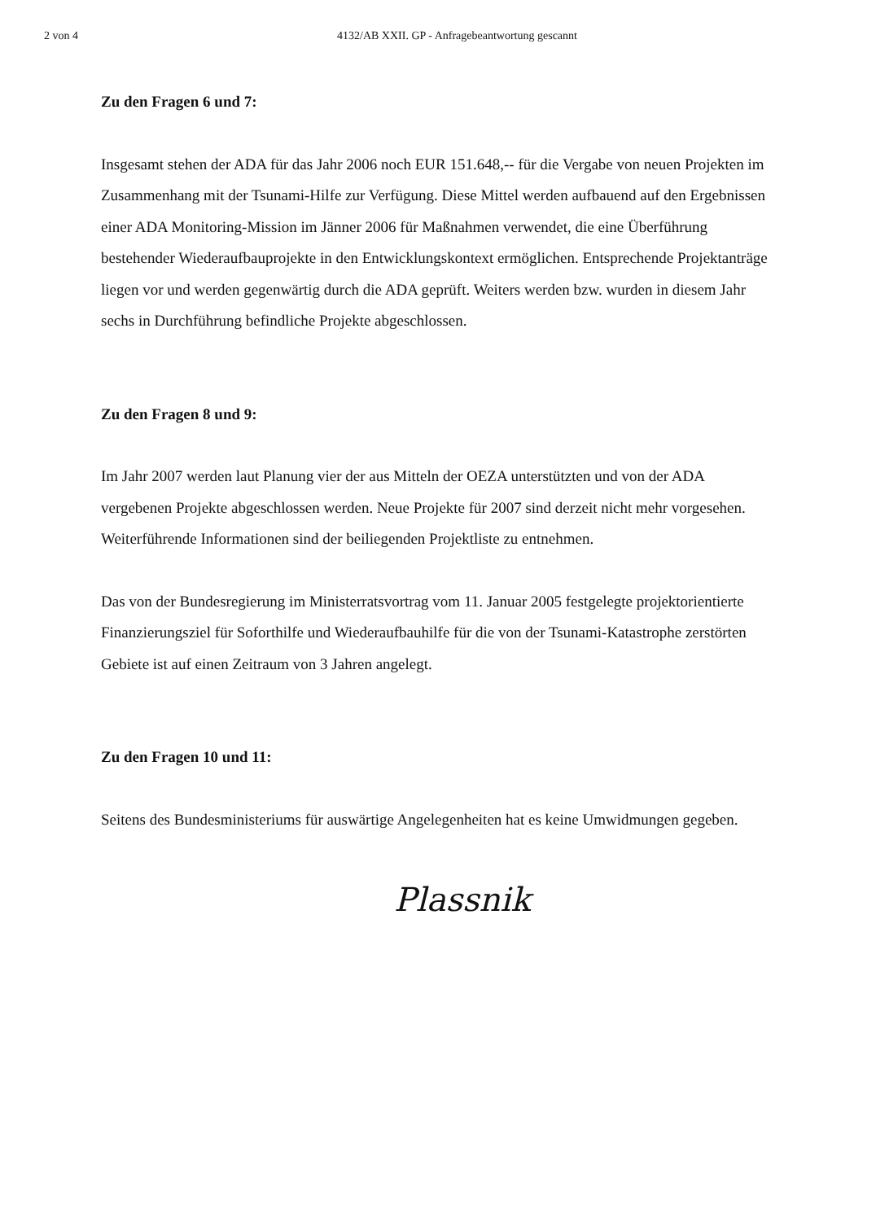2 von 4 4132/AB XXII. GP - Anfragebeantwortung gescannt
Zu den Fragen 6 und 7:
Insgesamt stehen der ADA für das Jahr 2006 noch EUR 151.648,-- für die Vergabe von neuen Projekten im Zusammenhang mit der Tsunami-Hilfe zur Verfügung. Diese Mittel werden aufbauend auf den Ergebnissen einer ADA Monitoring-Mission im Jänner 2006 für Maßnahmen verwendet, die eine Überführung bestehender Wiederaufbauprojekte in den Entwicklungskontext ermöglichen. Entsprechende Projektanträge liegen vor und werden gegenwärtig durch die ADA geprüft. Weiters werden bzw. wurden in diesem Jahr sechs in Durchführung befindliche Projekte abgeschlossen.
Zu den Fragen 8 und 9:
Im Jahr 2007 werden laut Planung vier der aus Mitteln der OEZA unterstützten und von der ADA vergebenen Projekte abgeschlossen werden. Neue Projekte für 2007 sind derzeit nicht mehr vorgesehen. Weiterführende Informationen sind der beiliegenden Projektliste zu entnehmen.
Das von der Bundesregierung im Ministerratsvortrag vom 11. Januar 2005 festgelegte projektorientierte Finanzierungsziel für Soforthilfe und Wiederaufbauhilfe für die von der Tsunami-Katastrophe zerstörten Gebiete ist auf einen Zeitraum von 3 Jahren angelegt.
Zu den Fragen 10 und 11:
Seitens des Bundesministeriums für auswärtige Angelegenheiten hat es keine Umwidmungen gegeben.
Plassnik